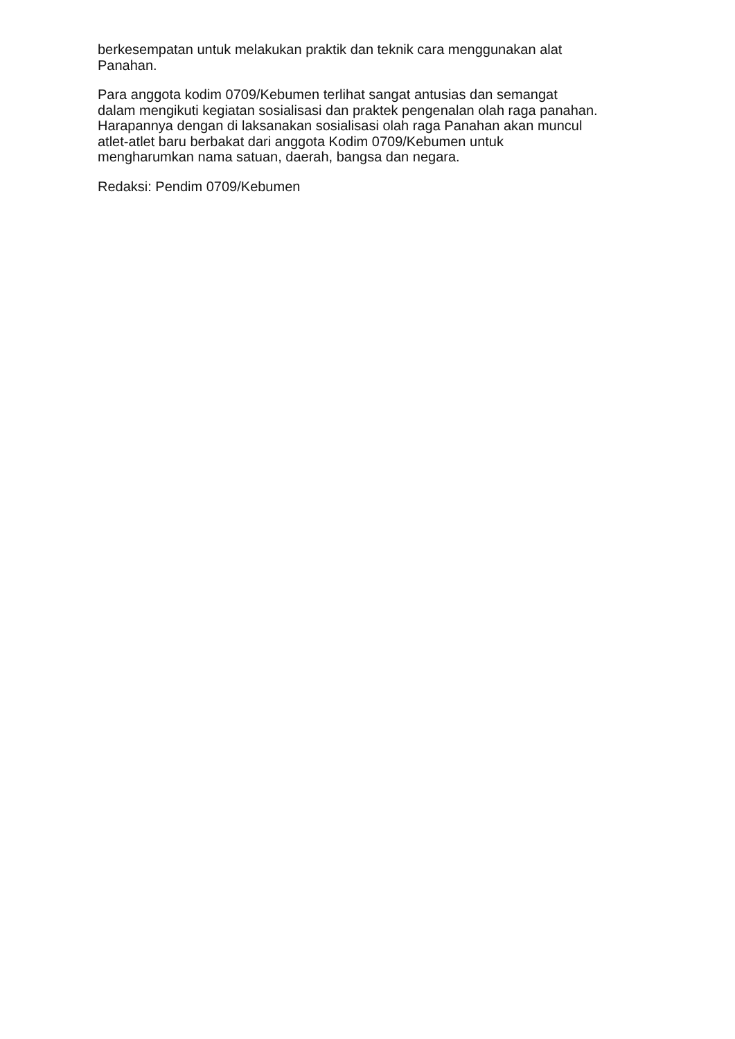berkesempatan untuk melakukan praktik dan teknik cara menggunakan alat
Panahan.
Para anggota kodim 0709/Kebumen terlihat sangat antusias dan semangat
dalam mengikuti kegiatan sosialisasi dan praktek pengenalan olah raga panahan.
Harapannya dengan di laksanakan sosialisasi olah raga Panahan akan muncul
atlet-atlet baru berbakat dari anggota Kodim 0709/Kebumen untuk
mengharumkan nama satuan, daerah, bangsa dan negara.
Redaksi: Pendim 0709/Kebumen